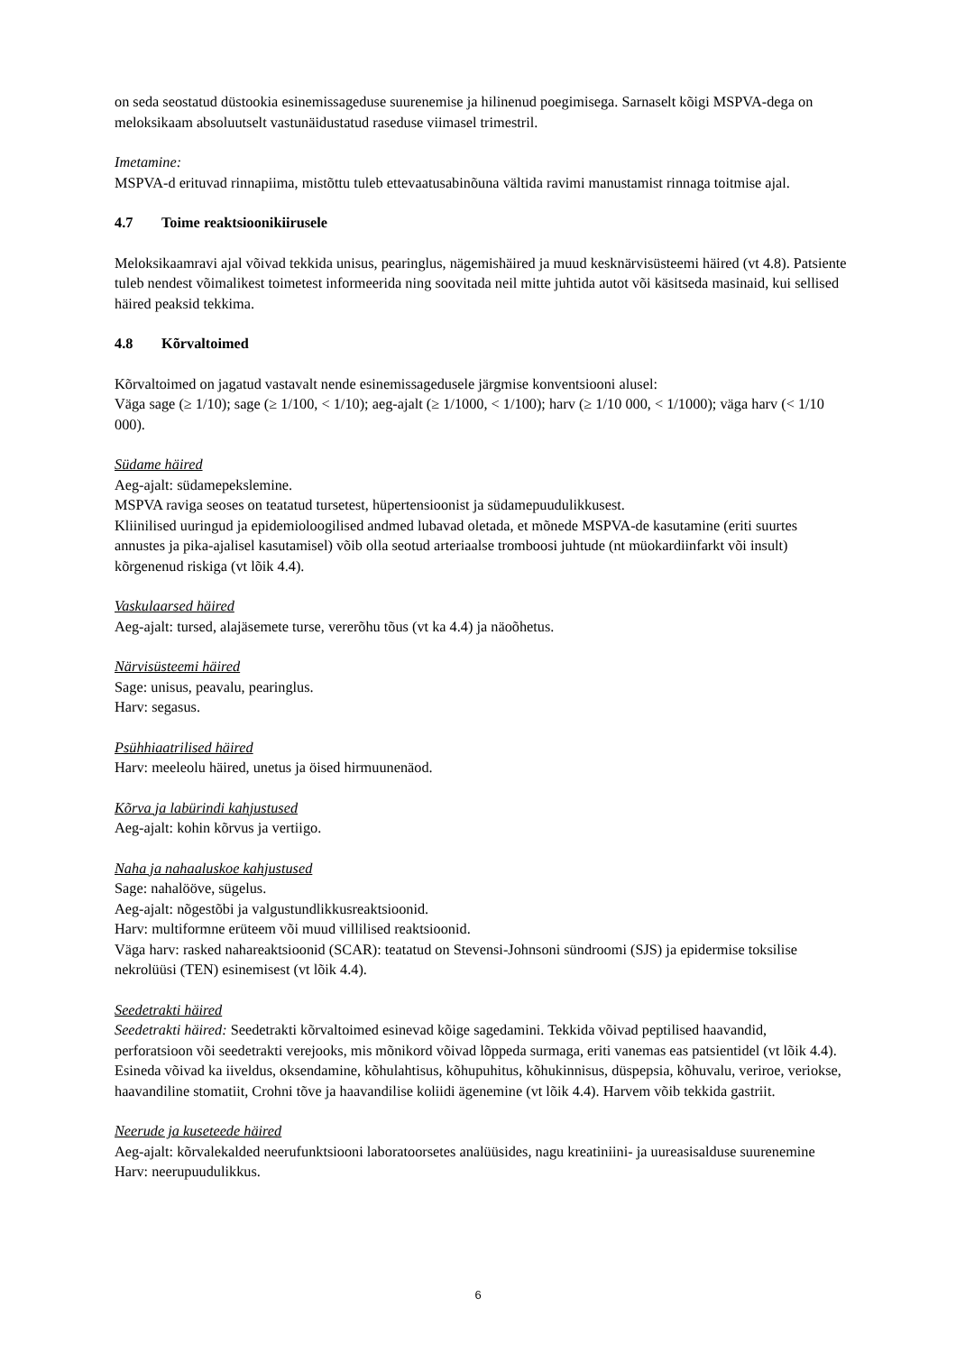on seda seostatud düstookia esinemissageduse suurenemise ja hilinenud poegimisega. Sarnaselt kõigi MSPVA-dega on meloksikaam absoluutselt vastunäidustatud raseduse viimasel trimestril.
Imetamine:
MSPVA-d erituvad rinnapiima, mistõttu tuleb ettevaatusabinõuna vältida ravimi manustamist rinnaga toitmise ajal.
4.7 Toime reaktsioonikiirusele
Meloksikaamravi ajal võivad tekkida unisus, pearinglus, nägemishäired ja muud kesknärvisüsteemi häired (vt 4.8). Patsiente tuleb nendest võimalikest toimetest informeerida ning soovitada neil mitte juhtida autot või käsitseda masinaid, kui sellised häired peaksid tekkima.
4.8 Kõrvaltoimed
Kõrvaltoimed on jagatud vastavalt nende esinemissagedusele järgmise konventsiooni alusel:
Väga sage (≥ 1/10); sage (≥ 1/100, < 1/10); aeg-ajalt (≥ 1/1000, < 1/100); harv (≥ 1/10 000, < 1/1000); väga harv (< 1/10 000).
Südame häired
Aeg-ajalt: südamepekslemine.
MSPVA raviga seoses on teatatud tursetest, hüpertensioonist ja südamepuudulikkusest.
Kliinilised uuringud ja epidemioloogilised andmed lubavad oletada, et mõnede MSPVA-de kasutamine (eriti suurtes annustes ja pika-ajalisel kasutamisel) võib olla seotud arteriaalse tromboosi juhtude (nt müokardiinfarkt või insult) kõrgenenud riskiga (vt lõik 4.4).
Vaskulaarsed häired
Aeg-ajalt: tursed, alajäsemete turse, vererõhu tõus (vt ka 4.4) ja näoõhetus.
Närvisüsteemi häired
Sage: unisus, peavalu, pearinglus.
Harv: segasus.
Psühhiaatrilised häired
Harv: meeleolu häired, unetus ja öised hirmuunenäod.
Kõrva ja labürindi kahjustused
Aeg-ajalt: kohin kõrvus ja vertiigo.
Naha ja nahaaluskoe kahjustused
Sage: nahalööve, sügelus.
Aeg-ajalt: nõgestõbi ja valgustundlikkusreaktsioonid.
Harv: multiformne erüteem või muud villilised reaktsioonid.
Väga harv: rasked nahareaktsioonid (SCAR): teatatud on Stevensi-Johnsoni sündroomi (SJS) ja epidermise toksilise nekrolüüsi (TEN) esinemisest (vt lõik 4.4).
Seedetrakti häired
Seedetrakti häired: Seedetrakti kõrvaltoimed esinevad kõige sagedamini. Tekkida võivad peptilised haavandid, perforatsioon või seedetrakti verejooks, mis mõnikord võivad lõppeda surmaga, eriti vanemas eas patsientidel (vt lõik 4.4). Esineda võivad ka iiveldus, oksendamine, kõhulahtisus, kõhupuhitus, kõhukinnisus, düspepsia, kõhuvalu, veriroe, veriokse, haavandiline stomatiit, Crohni tõve ja haavandilise koliidi ägenemine (vt lõik 4.4). Harvem võib tekkida gastriit.
Neerude ja kuseteede häired
Aeg-ajalt: kõrvalekalded neerufunktsiooni laboratoorsetes analüüsides, nagu kreatiniini- ja uureasisalduse suurenemine
Harv: neerupuudulikkus.
6